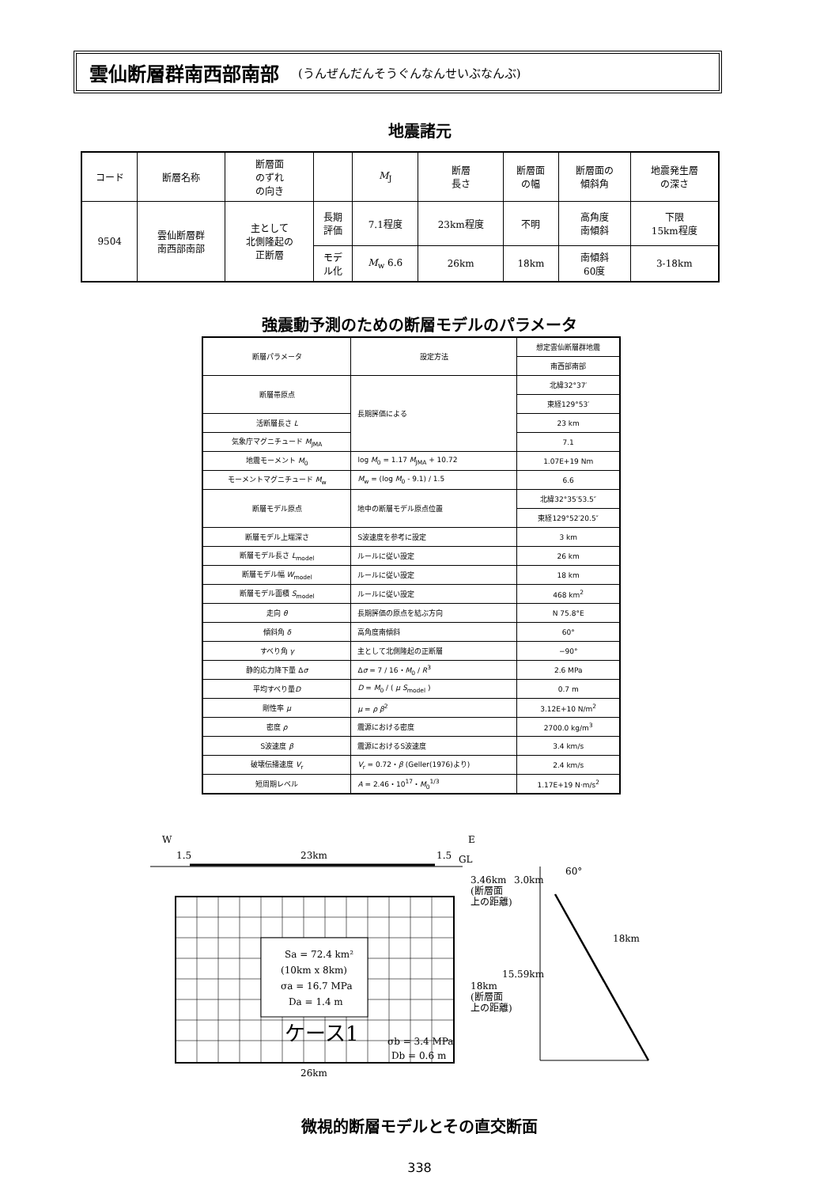雲仙断層群南西部南部 (うんぜんだんそうぐんなんせいぶなんぶ)
地震諸元
| コード | 断層名称 | 断層面 のずれ の向き | | M<sub>J</sub> | 断層 長さ | 断層面 の幅 | 断層面の 傾斜角 | 地震発生層 の深さ |
| 9504 | 雲仙断層群 南西部南部 | 主として 北側隆起の 正断層 | 長期 評価 | 7.1程度 | 23km程度 | 不明 | 高角度 南傾斜 | 下限 15km程度 |
| | | | モデ ル化 | M<sub>w</sub> 6.6 | 26km | 18km | 南傾斜 60度 | 3-18km |
強震動予測のための断層モデルのパラメータ
| 断層パラメータ | 設定方法 | 想定雲仙断層群地震 |
| | | 南西部南部 |
| 断層帯原点 | 長期評価による | 北緯32°37′ |
| | | 東経129°53′ |
| 活断層長さ L | | 23 km |
| 気象庁マグニチュード M<sub>JMA</sub> | | 7.1 |
| 地震モーメント M<sub>0</sub> | log M<sub>0</sub> = 1.17 M<sub>JMA</sub> + 10.72 | 1.07E+19 Nm |
| モーメントマグニチュード M<sub>w</sub> | M<sub>w</sub> = (log M<sub>0</sub> - 9.1) / 1.5 | 6.6 |
| 断層モデル原点 | 地中の断層モデル原点位置 | 北緯32°35′53.5″ |
| | | 東経129°52′20.5″ |
| 断層モデル上端深さ | S波速度を参考に設定 | 3 km |
| 断層モデル長さ L<sub>model</sub> | ルールに従い設定 | 26 km |
| 断層モデル幅 W<sub>model</sub> | ルールに従い設定 | 18 km |
| 断層モデル面積 S<sub>model</sub> | ルールに従い設定 | 468 km<sup>2</sup> |
| 走向 θ | 長期評価の原点を結ぶ方向 | N 75.8°E |
| 傾斜角 δ | 高角度南傾斜 | 60° |
| すべり角 γ | 主として北側隆起の正断層 | −90° |
| 静的応力降下量 Δ σ | Δ σ = 7 / 16・ M<sub>0</sub> / R<sup>3</sup> | 2.6 MPa |
| 平均すべり量 D | D = M<sub>0</sub> / ( μ S<sub>model</sub> ) | 0.7 m |
| 剛性率 μ | μ = ρ β<sup>2</sup> | 3.12E+10 N/m<sup>2</sup> |
| 密度 ρ | 震源における密度 | 2700.0 kg/m<sup>3</sup> |
| S波速度 β | 震源におけるS波速度 | 3.4 km/s |
| 破壊伝播速度 V<sub>r</sub> | V<sub>r</sub> = 0.72・ β (Geller(1976)より) | 2.4 km/s |
| 短周期レベル | A = 2.46・10<sup>17</sup>・ M<sub>0</sub><sup>1/3</sup> | 1.17E+19 N·m/s<sup>2</sup> |
W
E
1.5
23km
1.5
GL
Sa = 72.4 km²
(10km x 8km)
σa = 16.7 MPa
Da = 1.4 m
ケース1
σb = 3.4 MPa
Db = 0.6 m
26km
3.46km
(断層面
上の距離)
18km
(断層面
上の距離)
3.0km
60°
18km
15.59km
微視的断層モデルとその直交断面
338